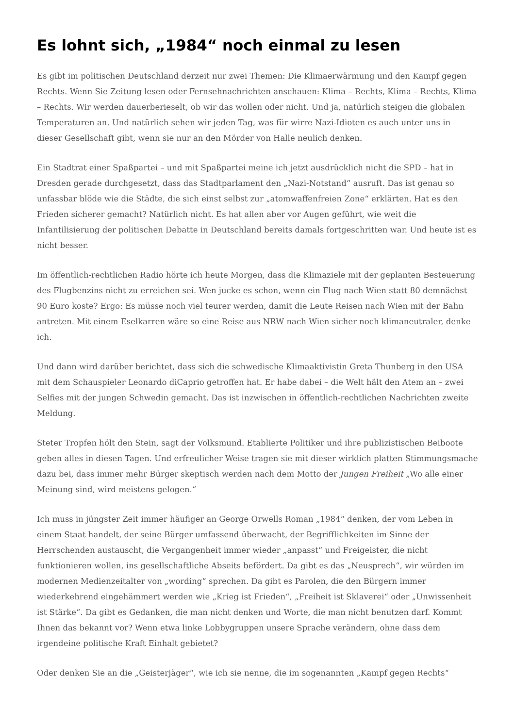Es lohnt sich, „1984“ noch einmal zu lesen
Es gibt im politischen Deutschland derzeit nur zwei Themen: Die Klimaerwärmung und den Kampf gegen Rechts. Wenn Sie Zeitung lesen oder Fernsehnachrichten anschauen: Klima – Rechts, Klima – Rechts, Klima – Rechts. Wir werden dauerberieselt, ob wir das wollen oder nicht. Und ja, natürlich steigen die globalen Temperaturen an. Und natürlich sehen wir jeden Tag, was für wirre Nazi-Idioten es auch unter uns in dieser Gesellschaft gibt, wenn sie nur an den Mörder von Halle neulich denken.
Ein Stadtrat einer Spaßpartei – und mit Spaßpartei meine ich jetzt ausdrücklich nicht die SPD – hat in Dresden gerade durchgesetzt, dass das Stadtparlament den „Nazi-Notstand“ ausruft. Das ist genau so unfassbar blöde wie die Städte, die sich einst selbst zur „atomwaffenfreien Zone“ erklärten. Hat es den Frieden sicherer gemacht? Natürlich nicht. Es hat allen aber vor Augen geführt, wie weit die Infantilisierung der politischen Debatte in Deutschland bereits damals fortgeschritten war. Und heute ist es nicht besser.
Im öffentlich-rechtlichen Radio hörte ich heute Morgen, dass die Klimaziele mit der geplanten Besteuerung des Flugbenzins nicht zu erreichen sei. Wen jucke es schon, wenn ein Flug nach Wien statt 80 demnächst 90 Euro koste? Ergo: Es müsse noch viel teurer werden, damit die Leute Reisen nach Wien mit der Bahn antreten. Mit einem Eselkarren wäre so eine Reise aus NRW nach Wien sicher noch klimaneutraler, denke ich.
Und dann wird darüber berichtet, dass sich die schwedische Klimaaktivistin Greta Thunberg in den USA mit dem Schauspieler Leonardo diCaprio getroffen hat. Er habe dabei – die Welt hält den Atem an – zwei Selfies mit der jungen Schwedin gemacht. Das ist inzwischen in öffentlich-rechtlichen Nachrichten zweite Meldung.
Steter Tropfen hölt den Stein, sagt der Volksmund. Etablierte Politiker und ihre publizistischen Beiboote geben alles in diesen Tagen. Und erfreulicher Weise tragen sie mit dieser wirklich platten Stimmungsmache dazu bei, dass immer mehr Bürger skeptisch werden nach dem Motto der Jungen Freiheit „Wo alle einer Meinung sind, wird meistens gelogen.“
Ich muss in jüngster Zeit immer häufiger an George Orwells Roman „1984“ denken, der vom Leben in einem Staat handelt, der seine Bürger umfassend überwacht, der Begrifflichkeiten im Sinne der Herrschenden austauscht, die Vergangenheit immer wieder „anpasst“ und Freigeister, die nicht funktionieren wollen, ins gesellschaftliche Abseits befördert. Da gibt es das „Neusprech“, wir würden im modernen Medienzeitalter von „wording“ sprechen. Da gibt es Parolen, die den Bürgern immer wiederkehrend eingehämmert werden wie „Krieg ist Frieden“, „Freiheit ist Sklaverei“ oder „Unwissenheit ist Stärke“. Da gibt es Gedanken, die man nicht denken und Worte, die man nicht benutzen darf. Kommt Ihnen das bekannt vor? Wenn etwa linke Lobbygruppen unsere Sprache verändern, ohne dass dem irgendeine politische Kraft Einhalt gebietet?
Oder denken Sie an die „Geisterjäger“, wie ich sie nenne, die im sogenannten „Kampf gegen Rechts“